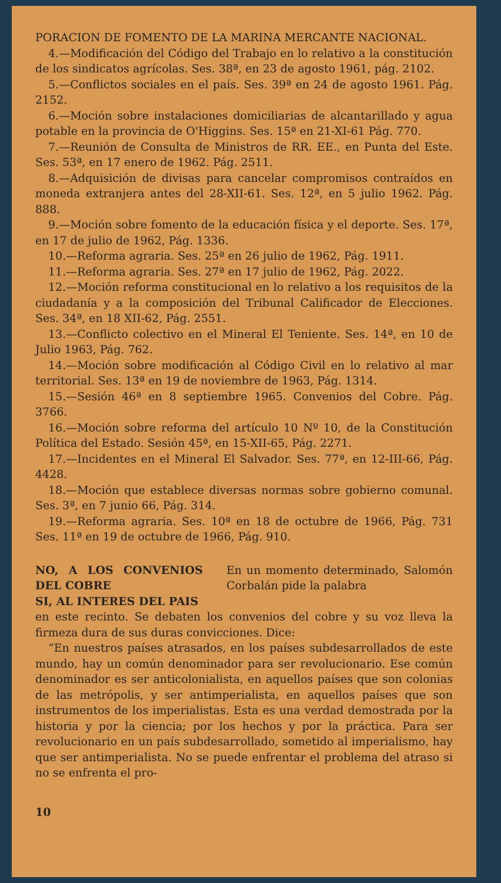PORACION DE FOMENTO DE LA MARINA MERCANTE NACIONAL.
4.—Modificación del Código del Trabajo en lo relativo a la constitución de los sindicatos agrícolas. Ses. 38ª, en 23 de agosto 1961, pág. 2102.
5.—Conflictos sociales en el país. Ses. 39ª en 24 de agosto 1961. Pág. 2152.
6.—Moción sobre instalaciones domiciliarias de alcantarillado y agua potable en la provincia de O'Higgins. Ses. 15ª en 21-XI-61 Pág. 770.
7.—Reunión de Consulta de Ministros de RR. EE., en Punta del Este. Ses. 53ª, en 17 enero de 1962. Pág. 2511.
8.—Adquisición de divisas para cancelar compromisos contraídos en moneda extranjera antes del 28-XII-61. Ses. 12ª, en 5 julio 1962. Pág. 888.
9.—Moción sobre fomento de la educación física y el deporte. Ses. 17ª, en 17 de julio de 1962, Pág. 1336.
10.—Reforma agraria. Ses. 25ª en 26 julio de 1962, Pág. 1911.
11.—Reforma agraria. Ses. 27ª en 17 julio de 1962, Pág. 2022.
12.—Moción reforma constitucional en lo relativo a los requisitos de la ciudadanía y a la composición del Tribunal Calificador de Elecciones. Ses. 34ª, en 18 XII-62, Pág. 2551.
13.—Conflicto colectivo en el Mineral El Teniente. Ses. 14ª, en 10 de Julio 1963, Pág. 762.
14.—Moción sobre modificación al Código Civil en lo relativo al mar territorial. Ses. 13ª en 19 de noviembre de 1963, Pág. 1314.
15.—Sesión 46ª en 8 septiembre 1965. Convenios del Cobre. Pág. 3766.
16.—Moción sobre reforma del artículo 10 Nº 10, de la Constitución Política del Estado. Sesión 45ª, en 15-XII-65, Pág. 2271.
17.—Incidentes en el Mineral El Salvador. Ses. 77ª, en 12-III-66, Pág. 4428.
18.—Moción que establece diversas normas sobre gobierno comunal. Ses. 3ª, en 7 junio 66, Pág. 314.
19.—Reforma agraria. Ses. 10ª en 18 de octubre de 1966, Pág. 731 Ses. 11ª en 19 de octubre de 1966, Pág. 910.
NO, A LOS CONVENIOS DEL COBRE
SI, AL INTERES DEL PAIS
En un momento determinado, Salomón Corbalán pide la palabra
en este recinto. Se debaten los convenios del cobre y su voz lleva la firmeza dura de sus duras convicciones. Dice:
“En nuestros países atrasados, en los países subdesarrollados de este mundo, hay un común denominador para ser revolucionario. Ese común denominador es ser anticolonialista, en aquellos países que son colonias de las metrópolis, y ser antimperialista, en aquellos países que son instrumentos de los imperialistas. Esta es una verdad demostrada por la historia y por la ciencia; por los hechos y por la práctica. Para ser revolucionario en un país subdesarrollado, sometido al imperialismo, hay que ser antimperialista. No se puede enfrentar el problema del atraso si no se enfrenta el pro-
10